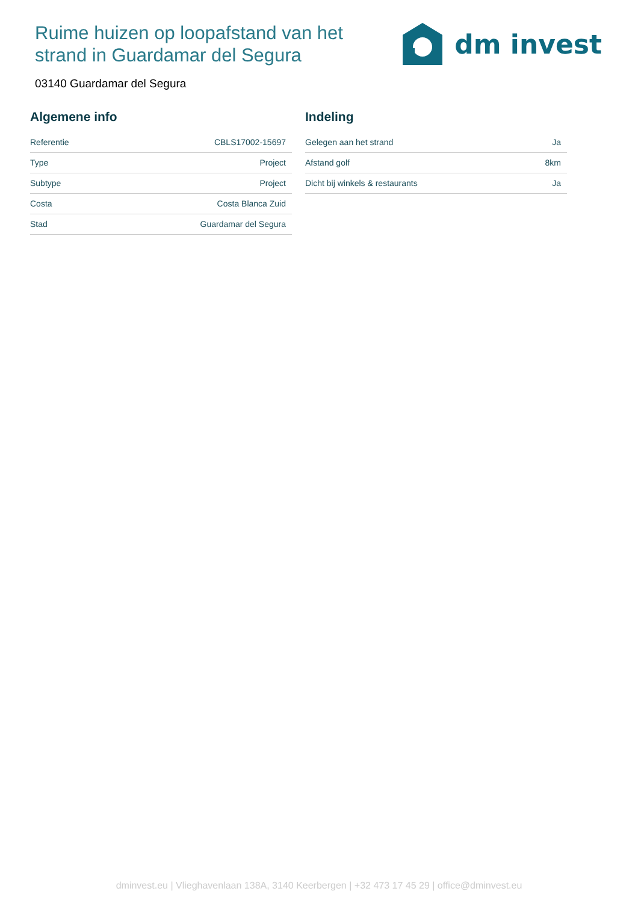Ruime huizen op loopafstand van het strand in Guardamar del Segura
dm invest
03140 Guardamar del Segura
Algemene info
| Referentie | CBLS17002-15697 |
| Type | Project |
| Subtype | Project |
| Costa | Costa Blanca Zuid |
| Stad | Guardamar del Segura |
Indeling
| Gelegen aan het strand | Ja |
| Afstand golf | 8km |
| Dicht bij winkels & restaurants | Ja |
dminvest.eu | Vlieghavenlaan 138A, 3140 Keerbergen | +32 473 17 45 29 | office@dminvest.eu